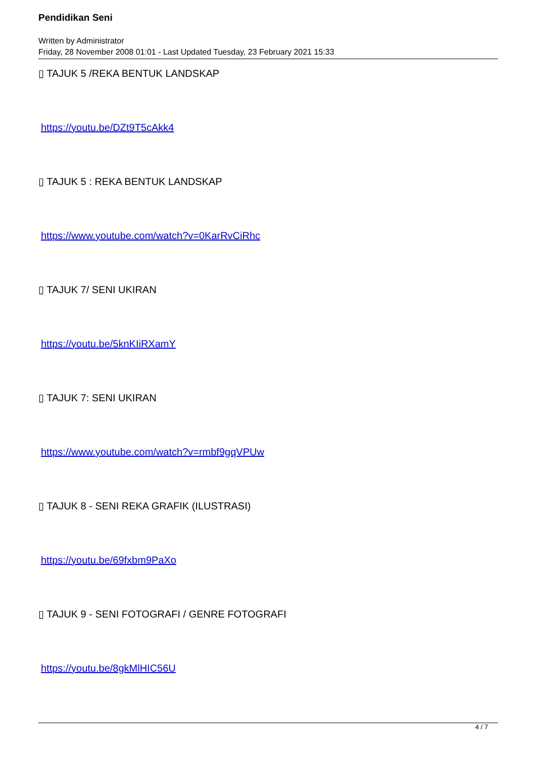Pendidikan Seni
Written by Administrator
Friday, 28 November 2008 01:01 - Last Updated Tuesday, 23 February 2021 15:33
▯ TAJUK 5 /REKA BENTUK LANDSKAP
https://youtu.be/DZt9T5cAkk4
▯ TAJUK 5 : REKA BENTUK LANDSKAP
https://www.youtube.com/watch?v=0KarRvCiRhc
▯ TAJUK 7/ SENI UKIRAN
https://youtu.be/5knKIiRXamY
▯ TAJUK 7: SENI UKIRAN
https://www.youtube.com/watch?v=rmbf9gqVPUw
▯ TAJUK 8 - SENI REKA GRAFIK (ILUSTRASI)
https://youtu.be/69fxbm9PaXo
▯ TAJUK 9 - SENI FOTOGRAFI / GENRE FOTOGRAFI
https://youtu.be/8gkMlHIC56U
4 / 7